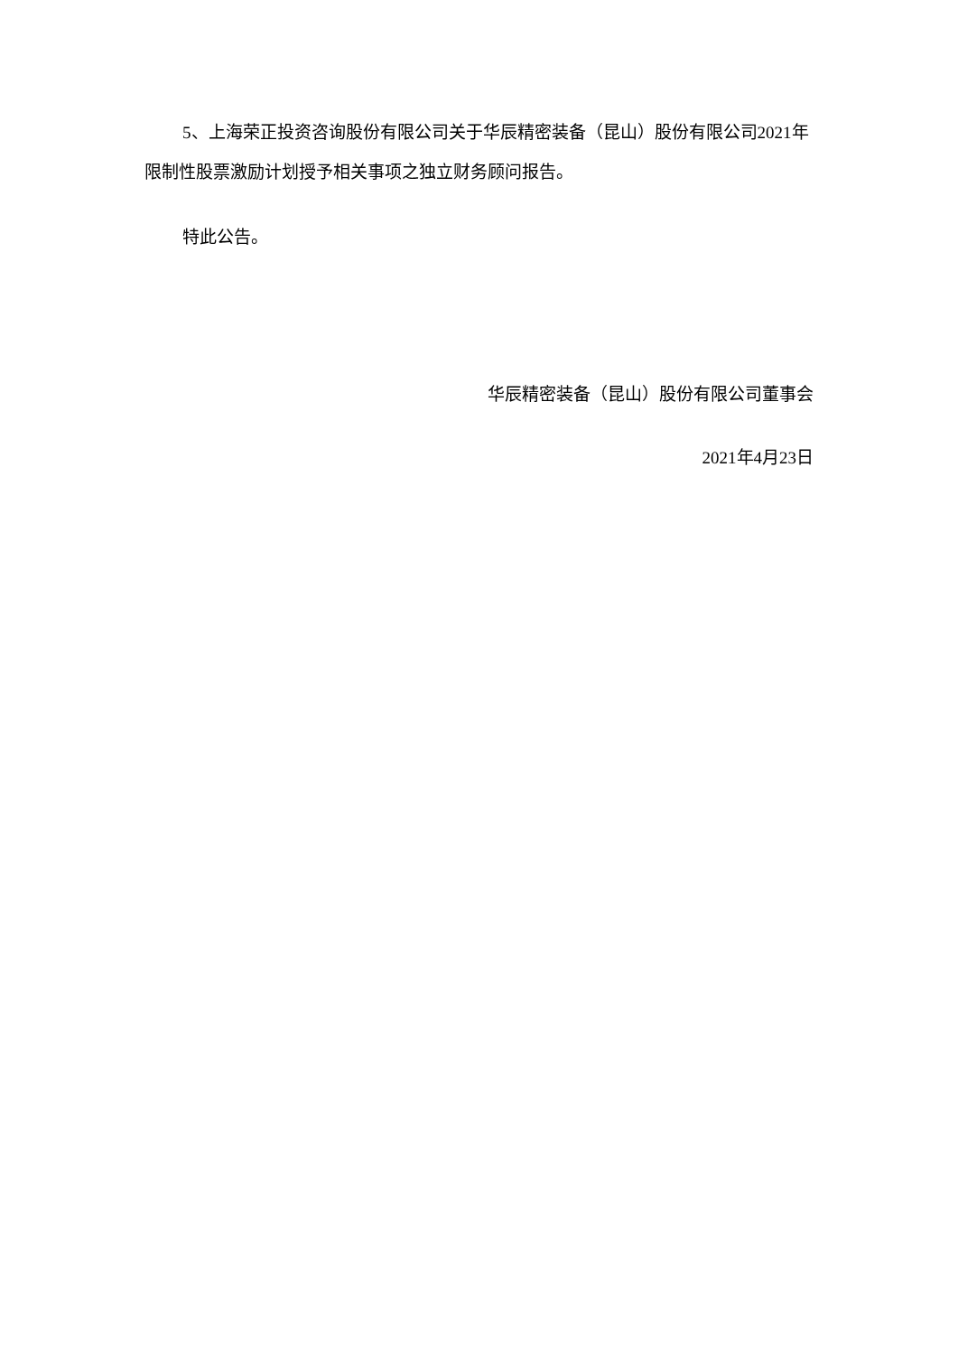5、上海荣正投资咨询股份有限公司关于华辰精密装备（昆山）股份有限公司2021年限制性股票激励计划授予相关事项之独立财务顾问报告。
特此公告。
华辰精密装备（昆山）股份有限公司董事会
2021年4月23日